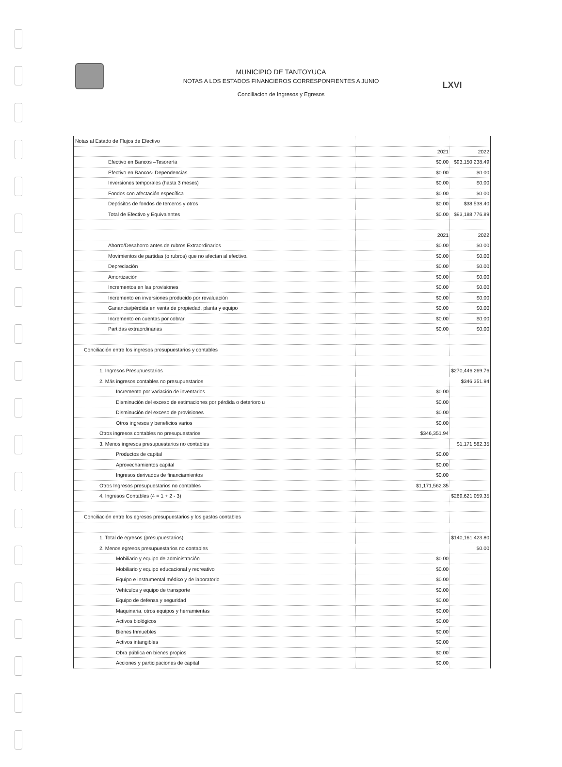LXVI
MUNICIPIO DE TANTOYUCA
NOTAS A LOS ESTADOS FINANCIEROS CORRESPONFIENTES A JUNIO
Conciliacion de Ingresos y Egresos
| Notas al Estado de Flujos de Efectivo | | |
| | 2021 | 2022 |
| Efectivo en Bancos –Tesorería | $0.00 | $93,150,238.49 |
| Efectivo en Bancos- Dependencias | $0.00 | $0.00 |
| Inversiones temporales (hasta 3 meses) | $0.00 | $0.00 |
| Fondos con afectación específica | $0.00 | $0.00 |
| Depósitos de fondos de terceros y otros | $0.00 | $38,538.40 |
| Total de Efectivo y Equivalentes | $0.00 | $93,188,776.89 |
| | 2021 | 2022 |
| Ahorro/Desahorro antes de rubros Extraordinarios | $0.00 | $0.00 |
| Movimientos de partidas (o rubros) que no afectan al efectivo. | $0.00 | $0.00 |
| Depreciación | $0.00 | $0.00 |
| Amortización | $0.00 | $0.00 |
| Incrementos en las provisiones | $0.00 | $0.00 |
| Incremento en inversiones producido por revaluación | $0.00 | $0.00 |
| Ganancia/pérdida en venta de propiedad, planta y equipo | $0.00 | $0.00 |
| Incremento en cuentas por cobrar | $0.00 | $0.00 |
| Partidas extraordinarias | $0.00 | $0.00 |
| Conciliación entre los ingresos presupuestarios y contables | | |
| 1. Ingresos Presupuestarios | | $270,446,269.76 |
| 2. Más ingresos contables no presupuestarios | | $346,351.94 |
| Incremento por variación de inventarios | $0.00 | |
| Disminución del exceso de estimaciones por pérdida o deterioro u | $0.00 | |
| Disminución del exceso de provisiones | $0.00 | |
| Otros ingresos y beneficios varios | $0.00 | |
| Otros ingresos contables no presupuestarios | $346,351.94 | |
| 3. Menos ingresos presupuestarios no contables | | $1,171,562.35 |
| Productos de capital | $0.00 | |
| Aprovechamientos capital | $0.00 | |
| Ingresos derivados de financiamientos | $0.00 | |
| Otros Ingresos presupuestarios no contables | $1,171,562.35 | |
| 4. Ingresos Contables (4 = 1 + 2 - 3) | | $269,621,059.35 |
| Conciliación entre los egresos presupuestarios y los gastos contables | | |
| 1. Total de egresos (presupuestarios) | | $140,161,423.80 |
| 2. Menos egresos presupuestarios no contables | | $0.00 |
| Mobiliario y equipo de administración | $0.00 | |
| Mobiliario y equipo educacional y recreativo | $0.00 | |
| Equipo e instrumental médico y de laboratorio | $0.00 | |
| Vehículos y equipo de transporte | $0.00 | |
| Equipo de defensa y seguridad | $0.00 | |
| Maquinaria, otros equipos y herramientas | $0.00 | |
| Activos biológicos | $0.00 | |
| Bienes Inmuebles | $0.00 | |
| Activos intangibles | $0.00 | |
| Obra pública en bienes propios | $0.00 | |
| Acciones y participaciones de capital | $0.00 | |